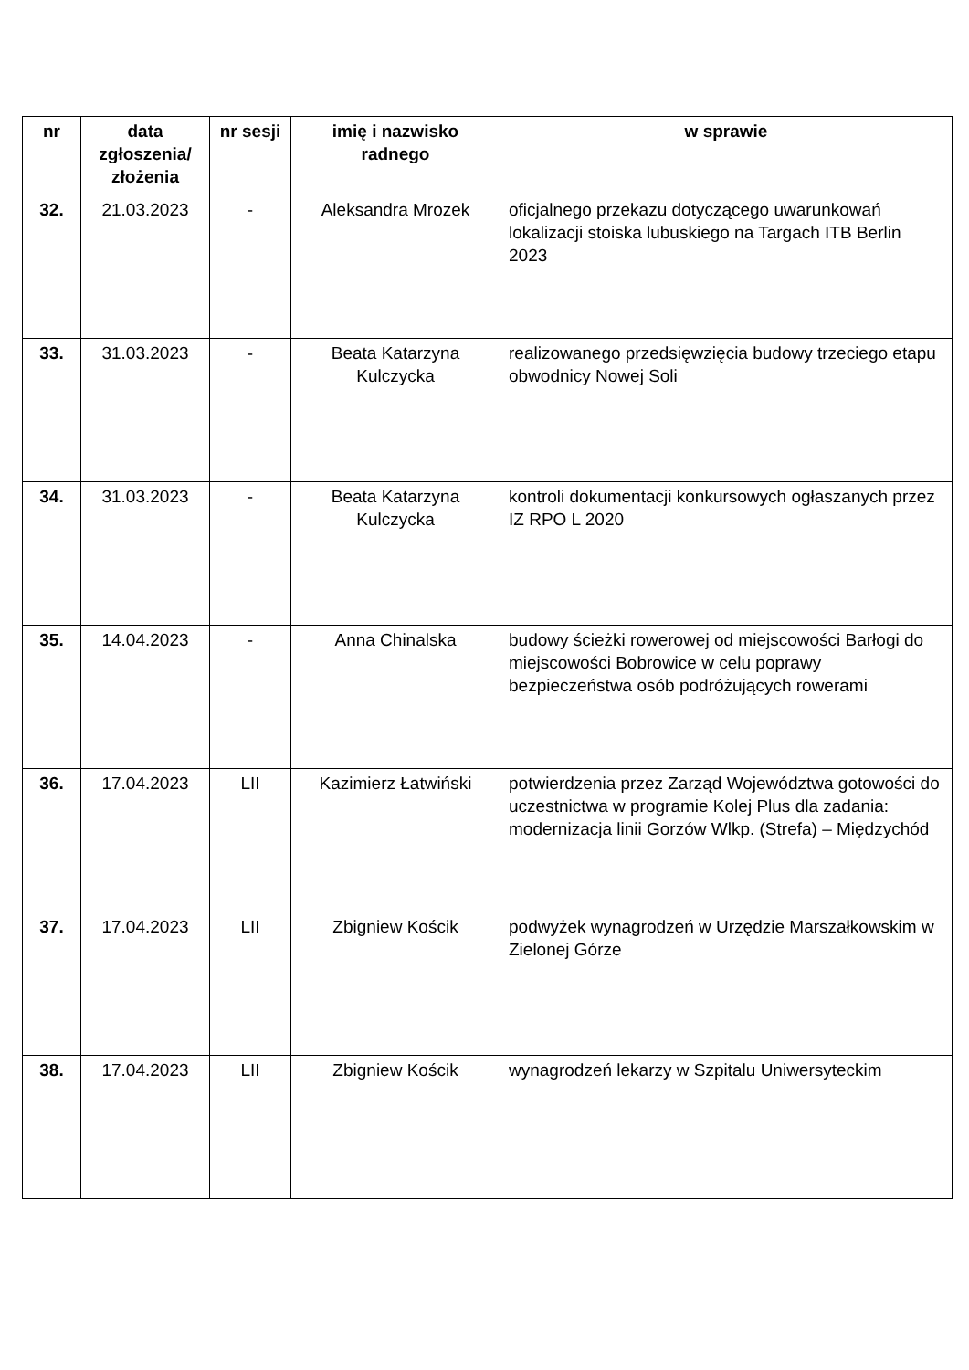| nr | data zgłoszenia/ złożenia | nr sesji | imię i nazwisko radnego | w sprawie |
| --- | --- | --- | --- | --- |
| 32. | 21.03.2023 | - | Aleksandra Mrozek | oficjalnego przekazu dotyczącego uwarunkowań lokalizacji stoiska lubuskiego na Targach ITB Berlin 2023 |
| 33. | 31.03.2023 | - | Beata Katarzyna Kulczycka | realizowanego przedsięwzięcia budowy trzeciego etapu obwodnicy Nowej Soli |
| 34. | 31.03.2023 | - | Beata Katarzyna Kulczycka | kontroli dokumentacji konkursowych ogłaszanych przez IZ RPO L 2020 |
| 35. | 14.04.2023 | - | Anna Chinalska | budowy ścieżki rowerowej od miejscowości Barłogi do miejscowości Bobrowice w celu poprawy bezpieczeństwa osób podróżujących rowerami |
| 36. | 17.04.2023 | LII | Kazimierz Łatwiński | potwierdzenia przez Zarząd Województwa gotowości do uczestnictwa w programie Kolej Plus dla zadania: modernizacja linii Gorzów Wlkp. (Strefa) – Międzychód |
| 37. | 17.04.2023 | LII | Zbigniew Kościk | podwyżek wynagrodzeń w Urzędzie Marszałkowskim w Zielonej Górze |
| 38. | 17.04.2023 | LII | Zbigniew Kościk | wynagrodzeń lekarzy w Szpitalu Uniwersyteckim |